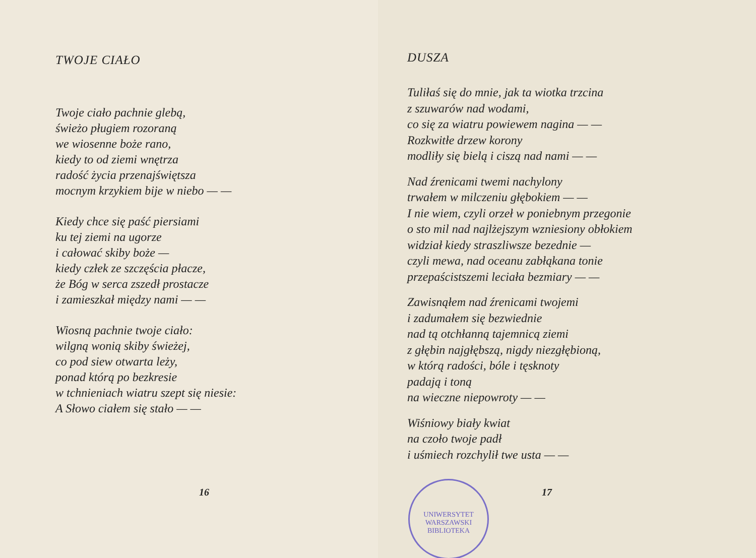TWOJE CIAŁO
Twoje ciało pachnie glebą,
świeżo pługiem rozoraną
we wiosenne boże rano,
kiedy to od ziemi wnętrza
radość życia przenajświętsza
mocnym krzykiem bije w niebo — —
Kiedy chce się paść piersiami
ku tej ziemi na ugorze
i całować skiby boże —
kiedy człek ze szczęścia płacze,
że Bóg w serca zszedł prostacze
i zamieszkał między nami — —
Wiosną pachnie twoje ciało:
wilgną wonią skiby świeżej,
co pod siew otwarta leży,
ponad którą po bezkresie
w tchnieniach wiatru szept się niesie:
A Słowo ciałem się stało — —
16
DUSZA
Tuliłaś się do mnie, jak ta wiotka trzcina
z szuwarów nad wodami,
co się za wiatru powiewem nagina — —
Rozkwitłe drzew korony
modliły się bielą i ciszą nad nami — —
Nad źrenicami twemi nachylony
trwałem w milczeniu głębokiem — —
I nie wiem, czyli orzeł w poniebnym przegonie
o sto mil nad najlżejszym wzniesiony obłokiem
widział kiedy straszliwsze bezednie —
czyli mewa, nad oceanu zabłąkana tonie
przepaścistszemi leciała bezmiary — —
Zawisnąłem nad źrenicami twojemi
i zadumałem się bezwiednie
nad tą otchłanną tajemnicą ziemi
z głębin najgłębszą, nigdy niezgłębioną,
w którą radości, bóle i tęsknoty
padają i toną
na wieczne niepowroty — —
Wiśniowy biały kwiat
na czoło twoje padł
i uśmiech rozchylił twe usta — —
17
UNIWERSYTET WARSZAWSKI
BIBLIOTEKA